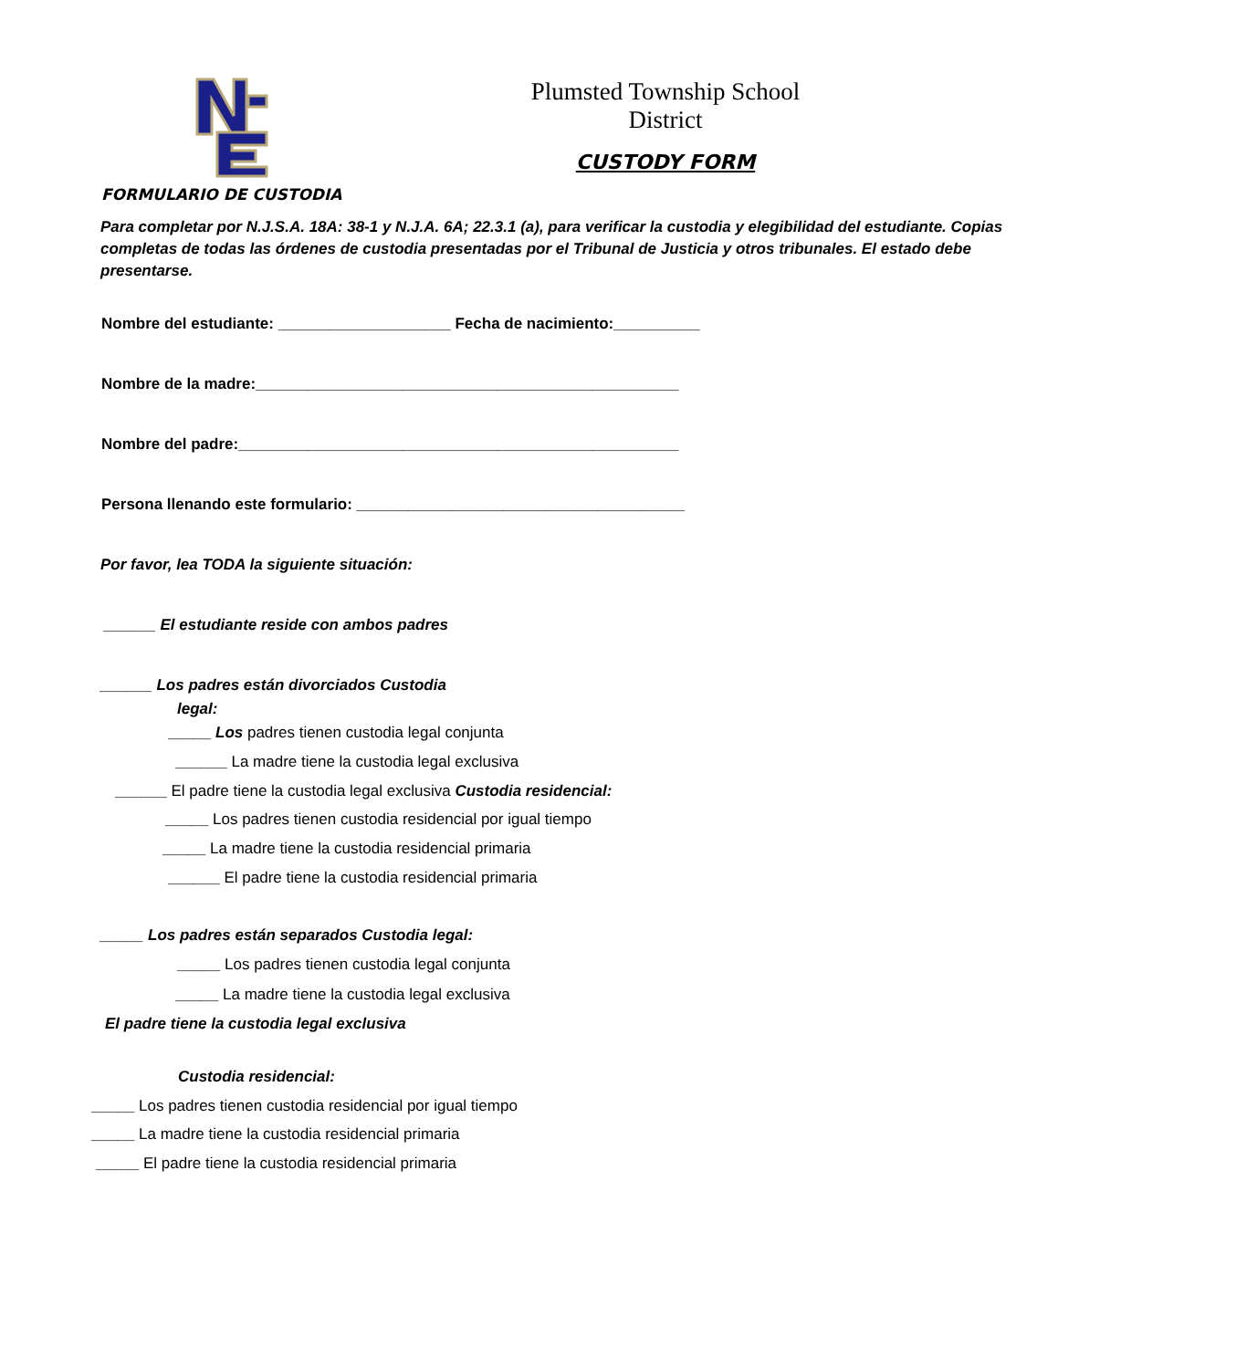Plumsted Township School District
CUSTODY FORM
FORMULARIO DE CUSTODIA
Para completar por N.J.S.A. 18A: 38-1 y N.J.A. 6A; 22.3.1 (a), para verificar la custodia y elegibilidad del estudiante. Copias completas de todas las órdenes de custodia presentadas por el Tribunal de Justicia y otros tribunales. El estado debe presentarse.
Nombre del estudiante: ____________________ Fecha de nacimiento:__________
Nombre de la madre:_________________________________________________
Nombre del padre:___________________________________________________
Persona llenando este formulario: ______________________________________
Por favor, lea TODA la siguiente situación:
______ El estudiante reside con ambos padres
______ Los padres están divorciados Custodia
legal:
_____ Los padres tienen custodia legal conjunta
______ La madre tiene la custodia legal exclusiva
______ El padre tiene la custodia legal exclusiva Custodia residencial:
_____ Los padres tienen custodia residencial por igual tiempo
_____ La madre tiene la custodia residencial primaria
______ El padre tiene la custodia residencial primaria
_____ Los padres están separados Custodia legal:
_____ Los padres tienen custodia legal conjunta
_____ La madre tiene la custodia legal exclusiva
El padre tiene la custodia legal exclusiva
Custodia residencial:
_____ Los padres tienen custodia residencial por igual tiempo
_____ La madre tiene la custodia residencial primaria
_____ El padre tiene la custodia residencial primaria